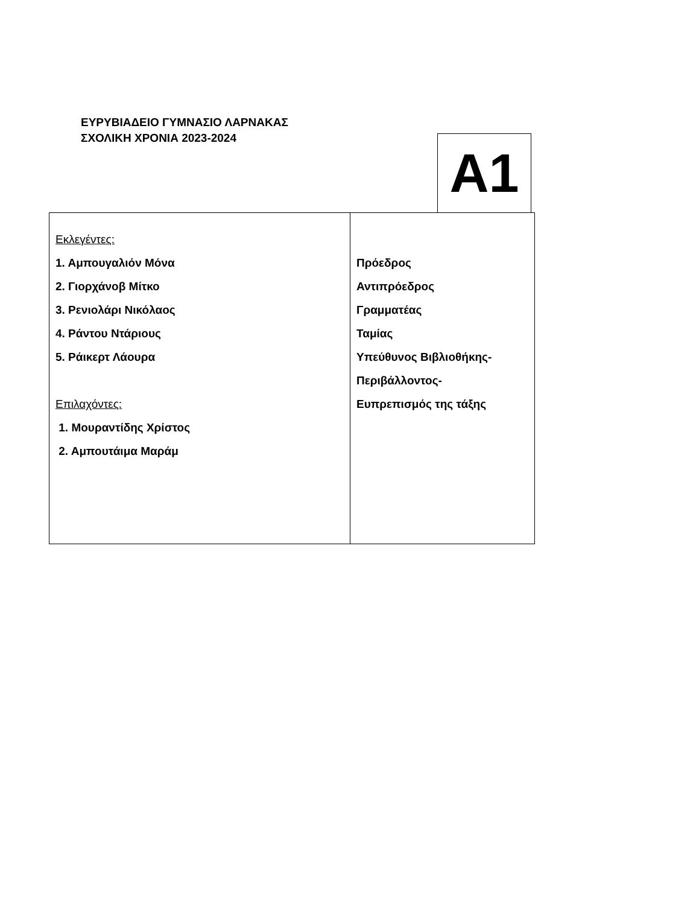ΕΥΡΥΒΙΑΔΕΙΟ ΓΥΜΝΑΣΙΟ ΛΑΡΝΑΚΑΣ
ΣΧΟΛΙΚΗ ΧΡΟΝΙΑ 2023-2024
A1
| Εκλεγέντες: 1. Αμπουγαλιόν Μόνα 2. Γιορχάνοβ Μίτκο 3. Ρενιολάρι Νικόλαος 4. Ράντου Ντάριους 5. Ράικερτ Λάουρα Επιλαχόντες: 1. Μουραντίδης Χρίστος 2. Αμπουτάιμα Μαράμ | Πρόεδρος Αντιπρόεδρος Γραμματέας Ταμίας Υπεύθυνος Βιβλιοθήκης- Περιβάλλοντος- Ευπρεπισμός της τάξης |